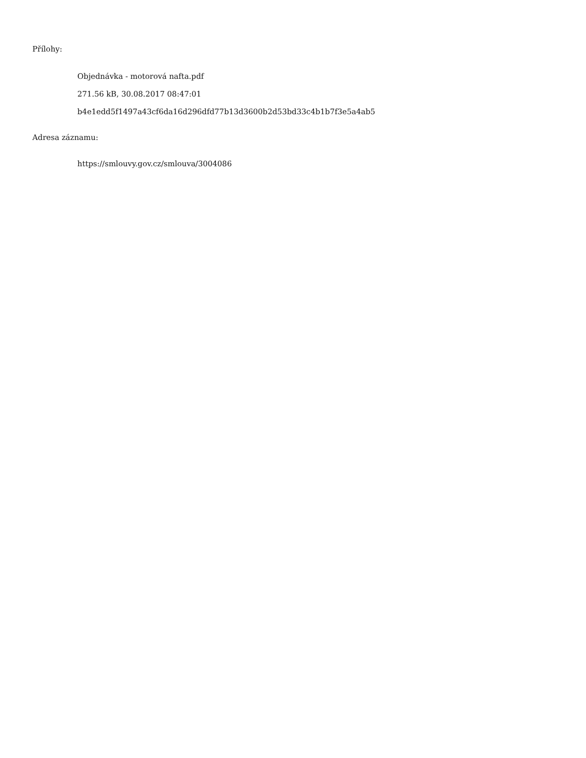Přílohy:
Objednávka - motorová nafta.pdf
271.56 kB, 30.08.2017 08:47:01
b4e1edd5f1497a43cf6da16d296dfd77b13d3600b2d53bd33c4b1b7f3e5a4ab5
Adresa záznamu:
https://smlouvy.gov.cz/smlouva/3004086